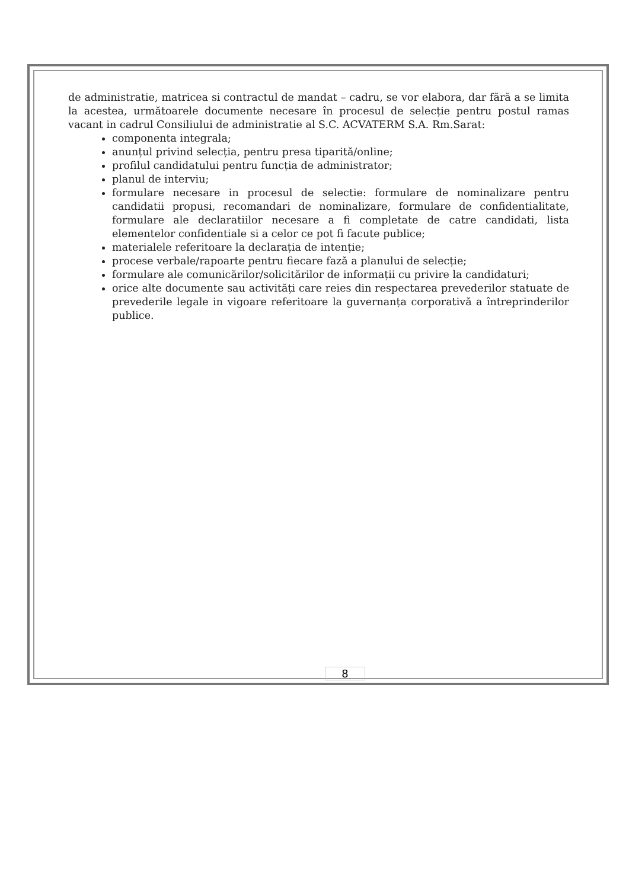de administratie, matricea si contractul de mandat – cadru, se vor elabora, dar fără a se limita la acestea, următoarele documente necesare în procesul de selecție pentru postul ramas vacant in cadrul Consiliului de administratie al S.C. ACVATERM S.A. Rm.Sarat:
componenta integrala;
anunțul privind selecția, pentru presa tiparită/online;
profilul candidatului pentru funcția de administrator;
planul de interviu;
formulare necesare in procesul de selectie: formulare de nominalizare pentru candidatii propusi, recomandari de nominalizare, formulare de confidentialitate, formulare ale declaratiilor necesare a fi completate de catre candidati, lista elementelor confidentiale si a celor ce pot fi facute publice;
materialele referitoare la declarația de intenție;
procese verbale/rapoarte pentru fiecare fază a planului de selecție;
formulare ale comunicărilor/solicitărilor de informații cu privire la candidaturi;
orice alte documente sau activități care reies din respectarea prevederilor statuate de prevederile legale in vigoare referitoare la guvernanța corporativă a întreprinderilor publice.
8